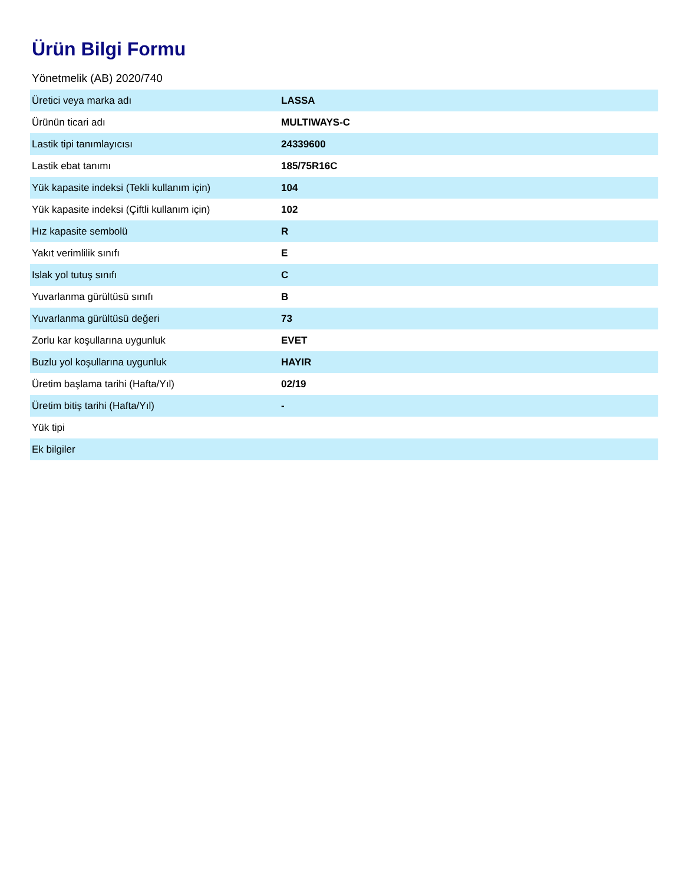Ürün Bilgi Formu
Yönetmelik (AB) 2020/740
| Üretici veya marka adı | LASSA |
| Ürünün ticari adı | MULTIWAYS-C |
| Lastik tipi tanımlayıcısı | 24339600 |
| Lastik ebat tanımı | 185/75R16C |
| Yük kapasite indeksi (Tekli kullanım için) | 104 |
| Yük kapasite indeksi (Çiftli kullanım için) | 102 |
| Hız kapasite sembolü | R |
| Yakıt verimlilik sınıfı | E |
| Islak yol tutuş sınıfı | C |
| Yuvarlanma gürültüsü sınıfı | B |
| Yuvarlanma gürültüsü değeri | 73 |
| Zorlu kar koşullarına uygunluk | EVET |
| Buzlu yol koşullarına uygunluk | HAYIR |
| Üretim başlama tarihi (Hafta/Yıl) | 02/19 |
| Üretim bitiş tarihi (Hafta/Yıl) | - |
| Yük tipi | |
| Ek bilgiler | |